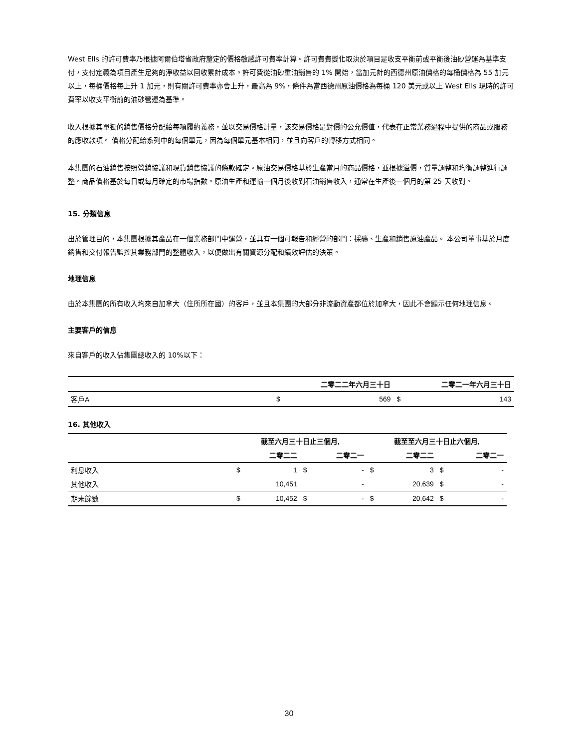West Ells 的許可費率乃根據阿爾伯塔省政府釐定的價格敏感許可費率計算。許可費費變化取決於項目是收支平衡前或平衡後油砂營運為基準支付，支付定義為項目產生足夠的淨收益以回收累計成本。許可費從油砂重油銷售的 1% 開始，當加元計的西德州原油價格的每桶價格為 55 加元以上，每桶價格每上升 1 加元，則有關許可費率亦會上升，最高為 9%，條件為當西德州原油價格為每桶 120 美元或以上 West Ells 現時的許可費率以收支平衡前的油砂營運為基準。
收入根據其單獨的銷售價格分配給每項履約義務，並以交易價格計量，該交易價格是對價的公允價值，代表在正常業務過程中提供的商品或服務的應收款項。 價格分配給系列中的每個單元，因為每個單元基本相同，並且向客戶的轉移方式相同。
本集團的石油銷售按照營銷協議和現貨銷售協議的條款確定。原油交易價格基於生產當月的商品價格，並根據溢價，質量調整和均衡調整進行調整。商品價格基於每日或每月確定的市場指數。原油生產和運輸一個月後收到石油銷售收入，通常在生產後一個月的第 25 天收到。
15. 分類信息
出於管理目的，本集團根據其產品在一個業務部門中運營，並具有一個可報告和經營的部門：採礦、生產和銷售原油產品。 本公司董事基於月度銷售和交付報告監控其業務部門的整體收入，以便做出有關資源分配和績效評估的決策。
地理信息
由於本集團的所有收入均來自加拿大（住所所在國）的客戶，並且本集團的大部分非流動資產都位於加拿大，因此不會顯示任何地理信息。
主要客戶的信息
來自客戶的收入佔集團總收入的 10%以下：
| | | 二零二二年六月三十日 | | 二零二一年六月三十日 |
| --- | --- | --- | --- | --- |
| 客戶A | $ | 569 | $ | 143 |
16. 其他收入
| | 截至六月三十日止三個月, | | | | 截至至六月三十日止六個月, | | | |
| --- | --- | --- | --- | --- | --- | --- | --- | --- |
| | | 二零二二 | | 二零二一 | | 二零二二 | | 二零二一 |
| 利息收入 | $ | 1 | $ | - | $ | 3 | $ | - |
| 其他收入 | | 10,451 | | - | | 20,639 | $ | - |
| 期末餘數 | $ | 10,452 | $ | - | $ | 20,642 | $ | - |
30